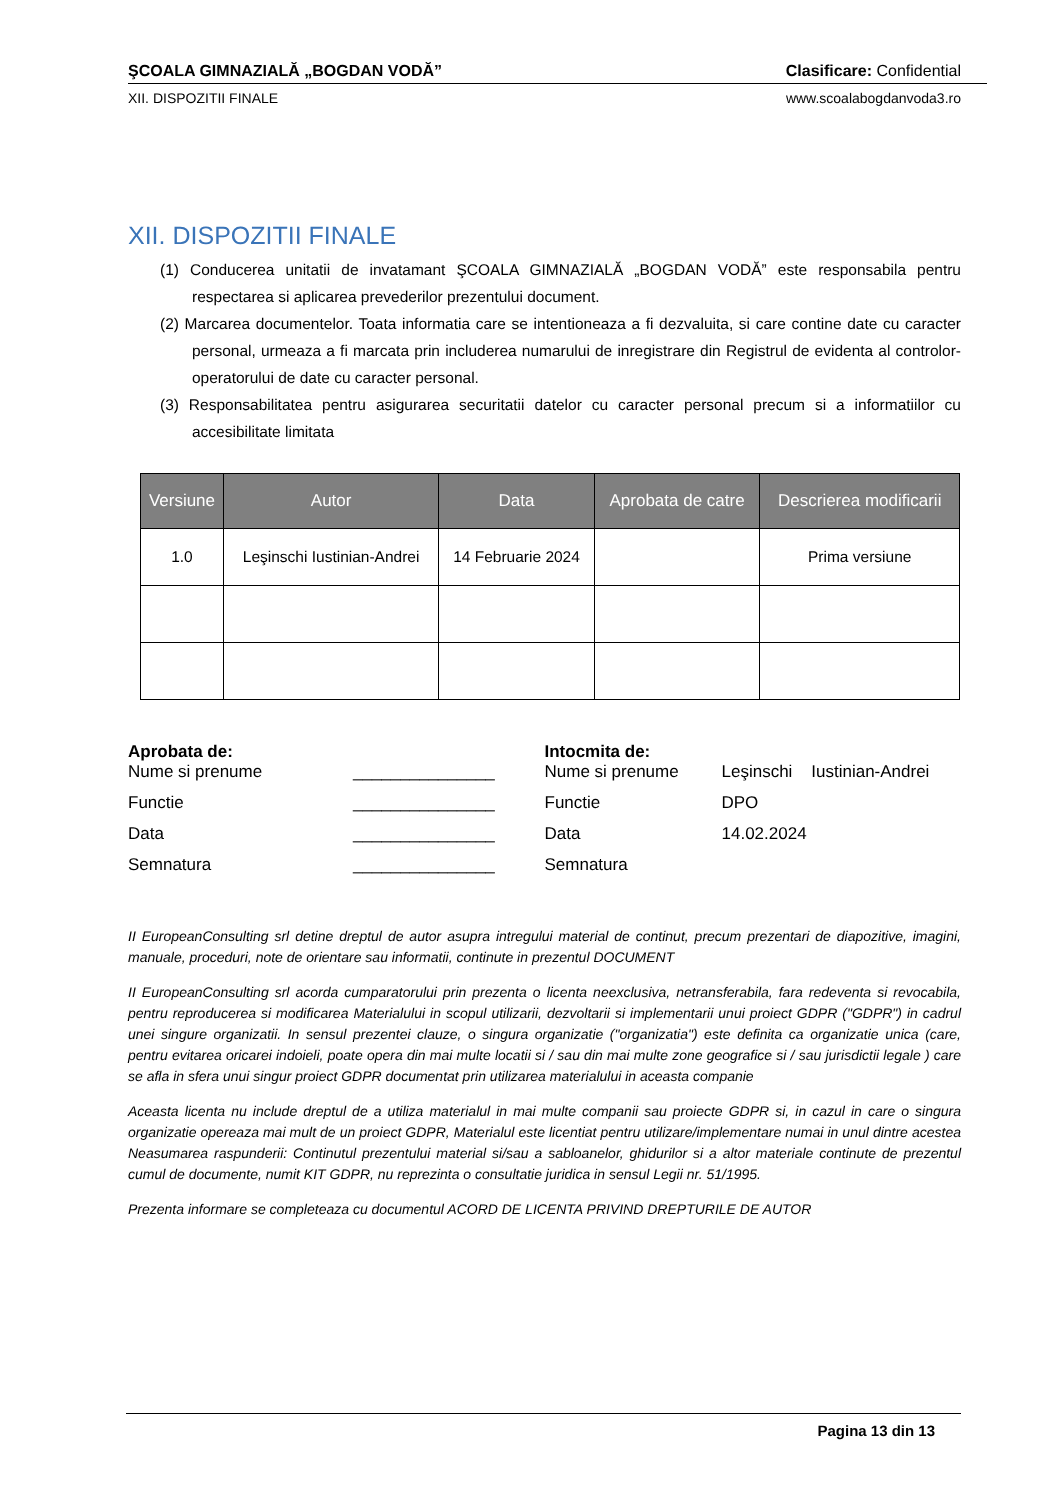ŞCOALA GIMNAZIALĂ „BOGDAN VODĂ” Clasificare: Confidential
XII. DISPOZITII FINALE www.scoalabogdanvoda3.ro
XII. DISPOZITII FINALE
(1) Conducerea unitatii de invatamant ŞCOALA GIMNAZIALĂ „BOGDAN VODĂ” este responsabila pentru respectarea si aplicarea prevederilor prezentului document.
(2) Marcarea documentelor. Toata informatia care se intentioneaza a fi dezvaluita, si care contine date cu caracter personal, urmeaza a fi marcata prin includerea numarului de inregistrare din Registrul de evidenta al controlor-operatorului de date cu caracter personal.
(3) Responsabilitatea pentru asigurarea securitatii datelor cu caracter personal precum si a informatiilor cu accesibilitate limitata
| Versiune | Autor | Data | Aprobata de catre | Descrierea modificarii |
| --- | --- | --- | --- | --- |
| 1.0 | Leşinschi Iustinian-Andrei | 14 Februarie 2024 | | Prima versiune |
Aprobata de:
Nume si prenume _______________
Functie _______________
Data _______________
Semnatura _______________
Intocmita de:
Nume si prenume Leşinschi Iustinian-Andrei
Functie DPO
Data 14.02.2024
Semnatura
II EuropeanConsulting srl detine dreptul de autor asupra intregului material de continut, precum prezentari de diapozitive, imagini, manuale, proceduri, note de orientare sau informatii, continute in prezentul DOCUMENT
II EuropeanConsulting srl acorda cumparatorului prin prezenta o licenta neexclusiva, netransferabila, fara redeventa si revocabila, pentru reproducerea si modificarea Materialului in scopul utilizarii, dezvoltarii si implementarii unui proiect GDPR ("GDPR") in cadrul unei singure organizatii. In sensul prezentei clauze, o singura organizatie ("organizatia") este definita ca organizatie unica (care, pentru evitarea oricarei indoieli, poate opera din mai multe locatii si / sau din mai multe zone geografice si / sau jurisdictii legale ) care se afla in sfera unui singur proiect GDPR documentat prin utilizarea materialului in aceasta companie
Aceasta licenta nu include dreptul de a utiliza materialul in mai multe companii sau proiecte GDPR si, in cazul in care o singura organizatie opereaza mai mult de un proiect GDPR, Materialul este licentiat pentru utilizare/implementare numai in unul dintre acestea Neasumarea raspunderii: Continutul prezentului material si/sau a sabloanelor, ghidurilor si a altor materiale continute de prezentul cumul de documente, numit KIT GDPR, nu reprezinta o consultatie juridica in sensul Legii nr. 51/1995.
Prezenta informare se completeaza cu documentul ACORD DE LICENTA PRIVIND DREPTURILE DE AUTOR
Pagina 13 din 13